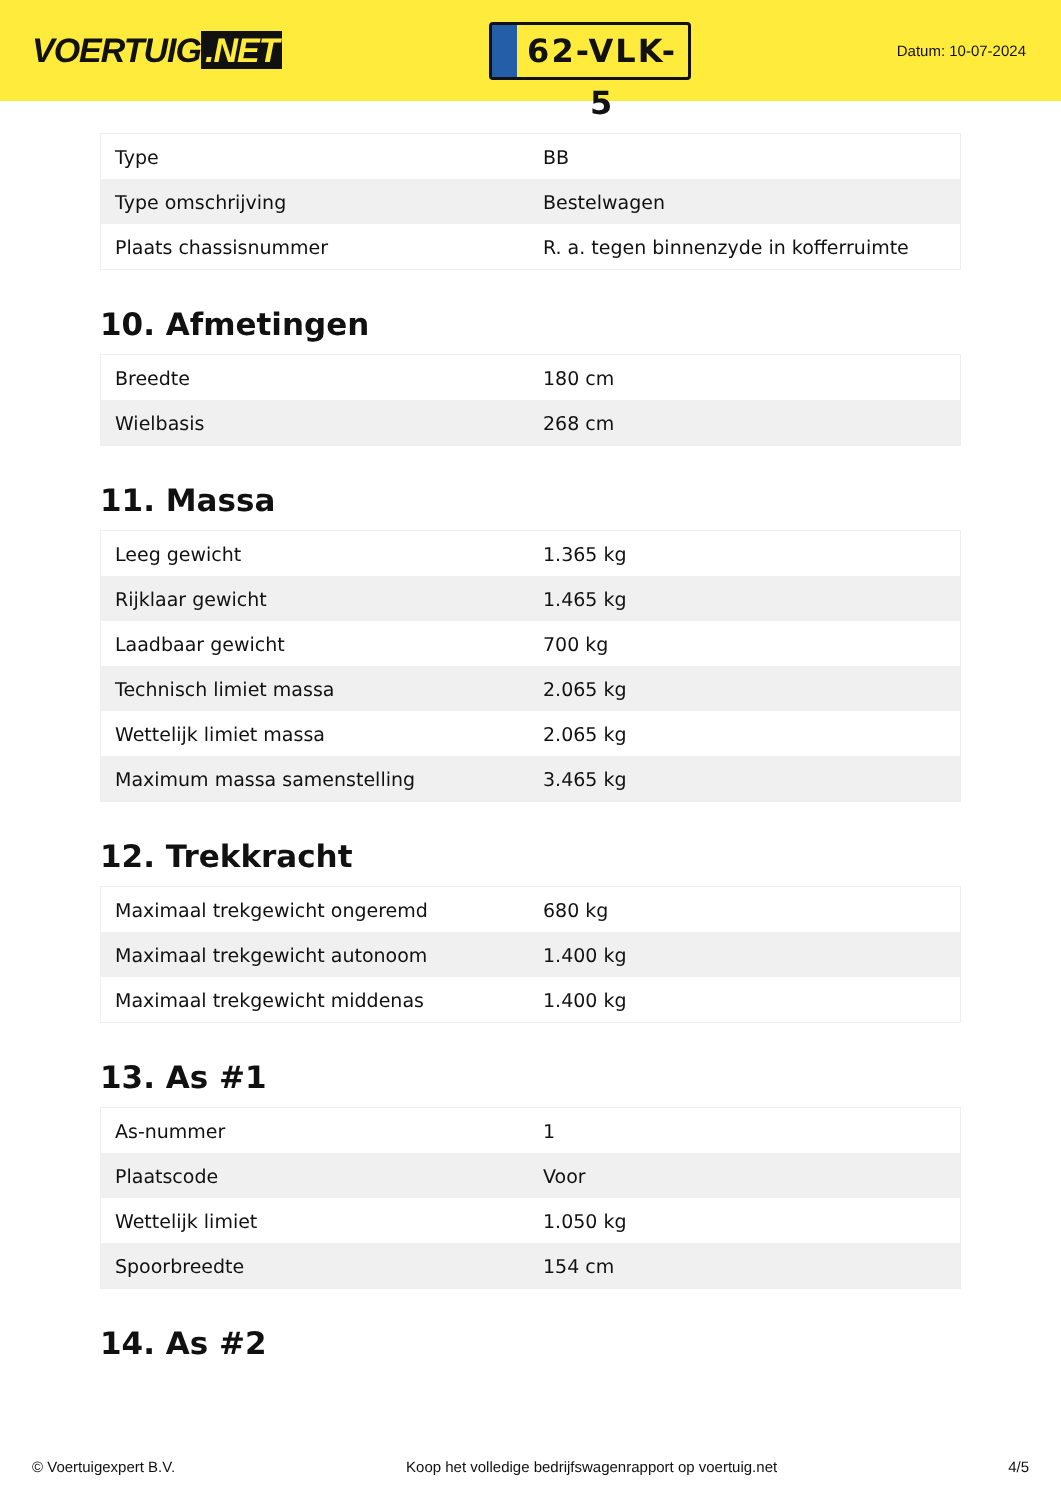VOERTUIG.NET
62-VLK-5
Datum: 10-07-2024
| Type | BB |
| Type omschrijving | Bestelwagen |
| Plaats chassisnummer | R. a. tegen binnenzyde in kofferruimte |
10. Afmetingen
| Breedte | 180 cm |
| Wielbasis | 268 cm |
11. Massa
| Leeg gewicht | 1.365 kg |
| Rijklaar gewicht | 1.465 kg |
| Laadbaar gewicht | 700 kg |
| Technisch limiet massa | 2.065 kg |
| Wettelijk limiet massa | 2.065 kg |
| Maximum massa samenstelling | 3.465 kg |
12. Trekkracht
| Maximaal trekgewicht ongeremd | 680 kg |
| Maximaal trekgewicht autonoom | 1.400 kg |
| Maximaal trekgewicht middenas | 1.400 kg |
13. As #1
| As-nummer | 1 |
| Plaatscode | Voor |
| Wettelijk limiet | 1.050 kg |
| Spoorbreedte | 154 cm |
14. As #2
© Voertuigexpert B.V. Koop het volledige bedrijfswagenrapport op voertuig.net 4/5